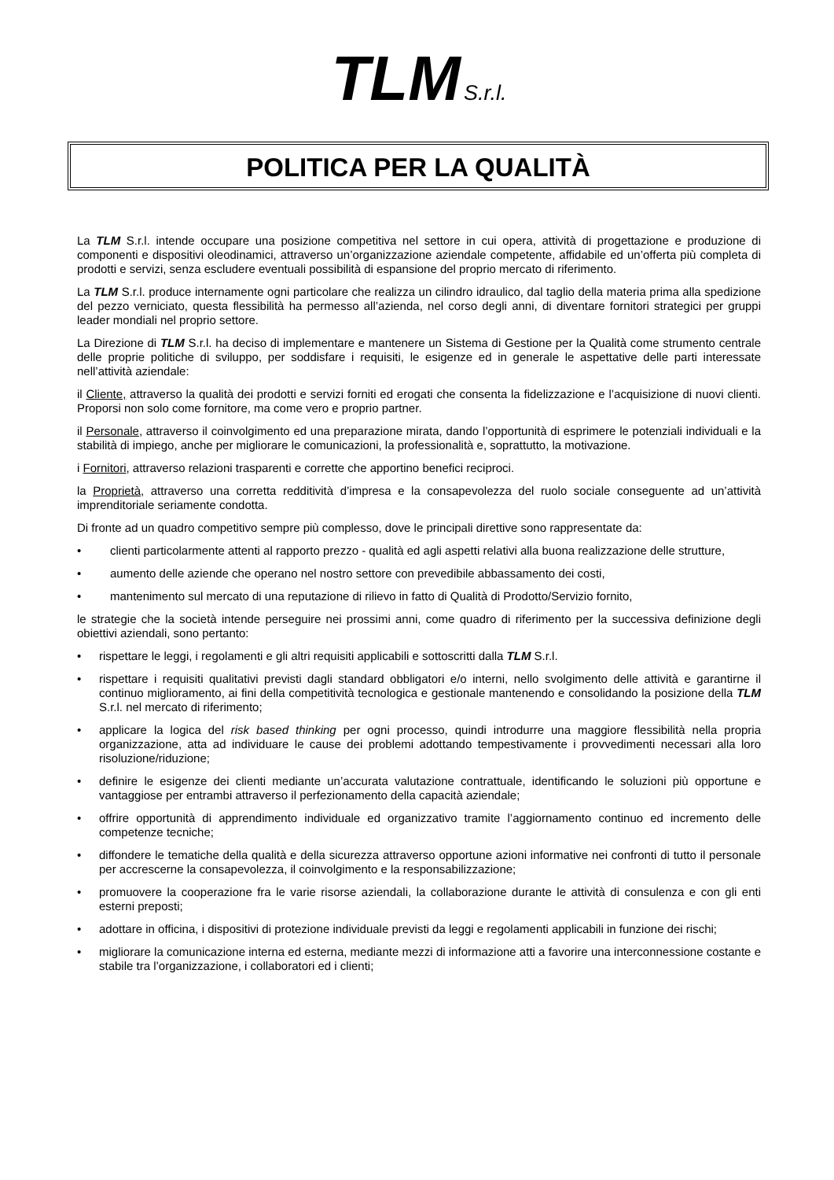TLM S.r.l.
POLITICA PER LA QUALITÀ
La TLM S.r.l. intende occupare una posizione competitiva nel settore in cui opera, attività di progettazione e produzione di componenti e dispositivi oleodinamici, attraverso un’organizzazione aziendale competente, affidabile ed un’offerta più completa di prodotti e servizi, senza escludere eventuali possibilità di espansione del proprio mercato di riferimento.
La TLM S.r.l. produce internamente ogni particolare che realizza un cilindro idraulico, dal taglio della materia prima alla spedizione del pezzo verniciato, questa flessibilità ha permesso all’azienda, nel corso degli anni, di diventare fornitori strategici per gruppi leader mondiali nel proprio settore.
La Direzione di TLM S.r.l. ha deciso di implementare e mantenere un Sistema di Gestione per la Qualità come strumento centrale delle proprie politiche di sviluppo, per soddisfare i requisiti, le esigenze ed in generale le aspettative delle parti interessate nell’attività aziendale:
il Cliente, attraverso la qualità dei prodotti e servizi forniti ed erogati che consenta la fidelizzazione e l’acquisizione di nuovi clienti. Proporsi non solo come fornitore, ma come vero e proprio partner.
il Personale, attraverso il coinvolgimento ed una preparazione mirata, dando l’opportunità di esprimere le potenziali individuali e la stabilità di impiego, anche per migliorare le comunicazioni, la professionalità e, soprattutto, la motivazione.
i Fornitori, attraverso relazioni trasparenti e corrette che apportino benefici reciproci.
la Proprietà, attraverso una corretta redditività d’impresa e la consapevolezza del ruolo sociale conseguente ad un’attività imprenditoriale seriamente condotta.
Di fronte ad un quadro competitivo sempre più complesso, dove le principali direttive sono rappresentate da:
• clienti particolarmente attenti al rapporto prezzo - qualità ed agli aspetti relativi alla buona realizzazione delle strutture,
• aumento delle aziende che operano nel nostro settore con prevedibile abbassamento dei costi,
• mantenimento sul mercato di una reputazione di rilievo in fatto di Qualità di Prodotto/Servizio fornito,
le strategie che la società intende perseguire nei prossimi anni, come quadro di riferimento per la successiva definizione degli obiettivi aziendali, sono pertanto:
• rispettare le leggi, i regolamenti e gli altri requisiti applicabili e sottoscritti dalla TLM S.r.l.
• rispettare i requisiti qualitativi previsti dagli standard obbligatori e/o interni, nello svolgimento delle attività e garantirne il continuo miglioramento, ai fini della competitività tecnologica e gestionale mantenendo e consolidando la posizione della TLM S.r.l. nel mercato di riferimento;
• applicare la logica del risk based thinking per ogni processo, quindi introdurre una maggiore flessibilità nella propria organizzazione, atta ad individuare le cause dei problemi adottando tempestivamente i provvedimenti necessari alla loro risoluzione/riduzione;
• definire le esigenze dei clienti mediante un’accurata valutazione contrattuale, identificando le soluzioni più opportune e vantaggiose per entrambi attraverso il perfezionamento della capacità aziendale;
• offrire opportunità di apprendimento individuale ed organizzativo tramite l’aggiornamento continuo ed incremento delle competenze tecniche;
• diffondere le tematiche della qualità e della sicurezza attraverso opportune azioni informative nei confronti di tutto il personale per accrescerne la consapevolezza, il coinvolgimento e la responsabilizzazione;
• promuovere la cooperazione fra le varie risorse aziendali, la collaborazione durante le attività di consulenza e con gli enti esterni preposti;
• adottare in officina, i dispositivi di protezione individuale previsti da leggi e regolamenti applicabili in funzione dei rischi;
• migliorare la comunicazione interna ed esterna, mediante mezzi di informazione atti a favorire una interconnessione costante e stabile tra l’organizzazione, i collaboratori ed i clienti;